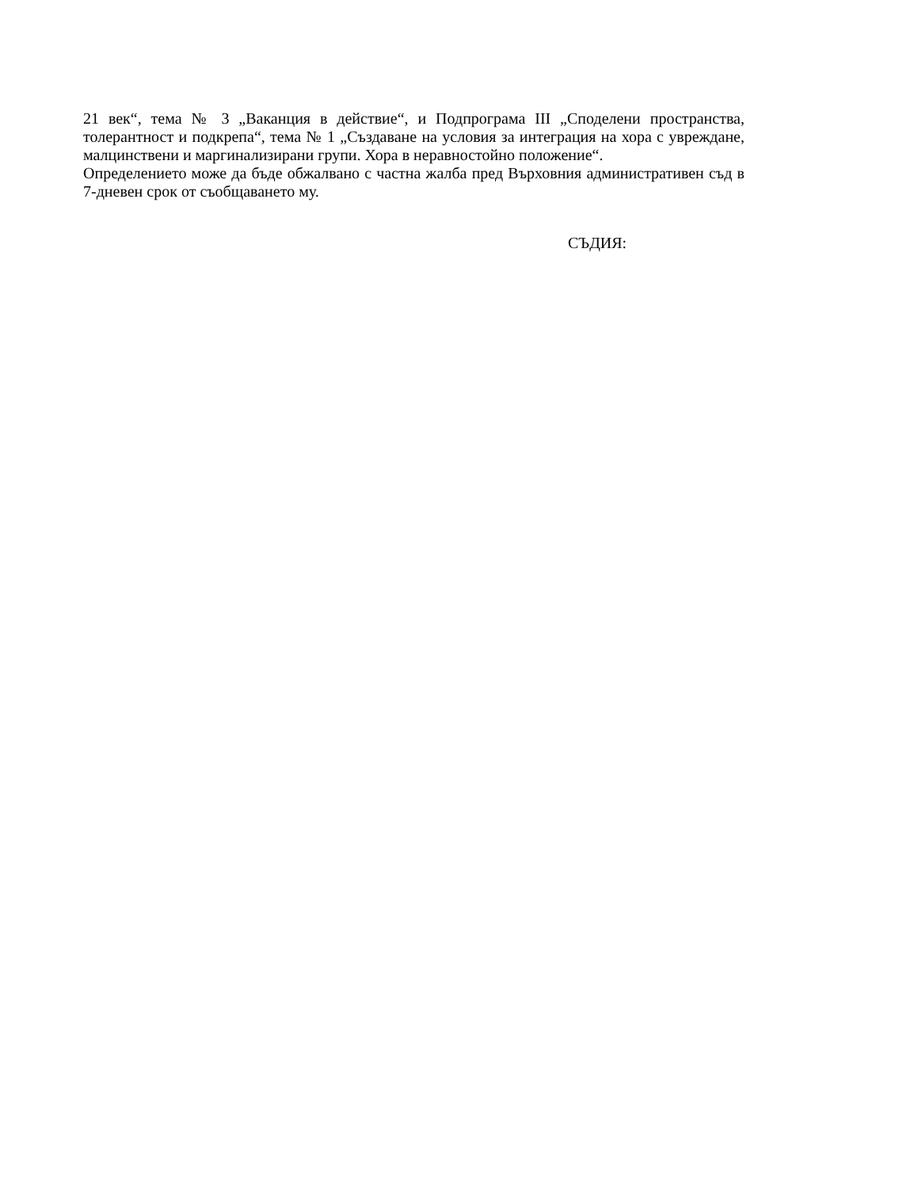21 век“, тема № 3 „Ваканция в действие“, и Подпрограма III „Споделени пространства, толерантност и подкрепа“, тема № 1 „Създаване на условия за интеграция на хора с увреждане, малцинствени и маргинализирани групи. Хора в неравностойно положение“.
Определението може да бъде обжалвано с частна жалба пред Върховния административен съд в 7-дневен срок от съобщаването му.
СЪДИЯ: